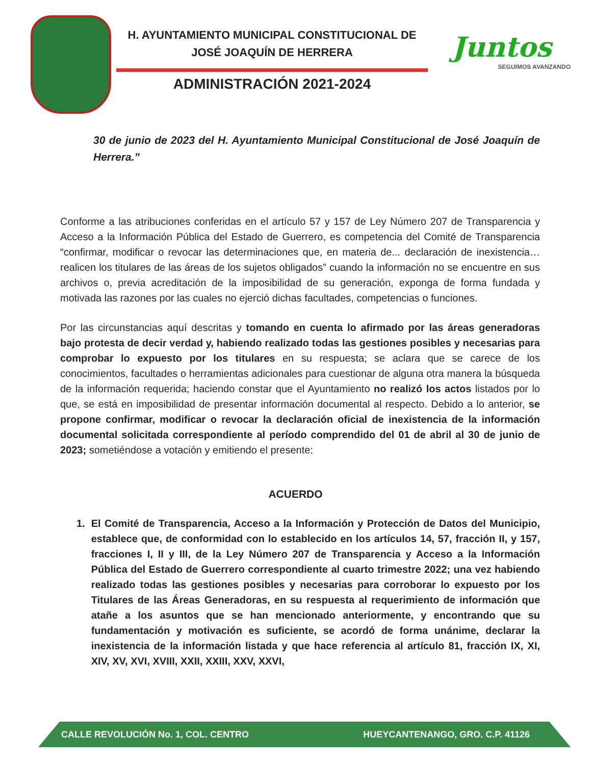H. AYUNTAMIENTO MUNICIPAL CONSTITUCIONAL DE
JOSÉ JOAQUÍN DE HERRERA
ADMINISTRACIÓN 2021-2024
Juntos
SEGUIMOS AVANZANDO
30 de junio de 2023 del H. Ayuntamiento Municipal Constitucional de José Joaquín de Herrera.”
Conforme a las atribuciones conferidas en el artículo 57 y 157 de Ley Número 207 de Transparencia y Acceso a la Información Pública del Estado de Guerrero, es competencia del Comité de Transparencia “confirmar, modificar o revocar las determinaciones que, en materia de... declaración de inexistencia…realicen los titulares de las áreas de los sujetos obligados” cuando la información no se encuentre en sus archivos o, previa acreditación de la imposibilidad de su generación, exponga de forma fundada y motivada las razones por las cuales no ejerció dichas facultades, competencias o funciones.
Por las circunstancias aquí descritas y tomando en cuenta lo afirmado por las áreas generadoras bajo protesta de decir verdad y, habiendo realizado todas las gestiones posibles y necesarias para comprobar lo expuesto por los titulares en su respuesta; se aclara que se carece de los conocimientos, facultades o herramientas adicionales para cuestionar de alguna otra manera la búsqueda de la información requerida; haciendo constar que el Ayuntamiento no realizó los actos listados por lo que, se está en imposibilidad de presentar información documental al respecto. Debido a lo anterior, se propone confirmar, modificar o revocar la declaración oficial de inexistencia de la información documental solicitada correspondiente al período comprendido del 01 de abril al 30 de junio de 2023; sometiéndose a votación y emitiendo el presente:
ACUERDO
1. El Comité de Transparencia, Acceso a la Información y Protección de Datos del Municipio, establece que, de conformidad con lo establecido en los artículos 14, 57, fracción II, y 157, fracciones I, II y III, de la Ley Número 207 de Transparencia y Acceso a la Información Pública del Estado de Guerrero correspondiente al cuarto trimestre 2022; una vez habiendo realizado todas las gestiones posibles y necesarias para corroborar lo expuesto por los Titulares de las Áreas Generadoras, en su respuesta al requerimiento de información que atañe a los asuntos que se han mencionado anteriormente, y encontrando que su fundamentación y motivación es suficiente, se acordó de forma unánime, declarar la inexistencia de la información listada y que hace referencia al artículo 81, fracción IX, XI, XIV, XV, XVI, XVIII, XXII, XXIII, XXV, XXVI,
CALLE REVOLUCIÓN No. 1, COL. CENTRO HUEYCANTENANGO, GRO. C.P. 41126